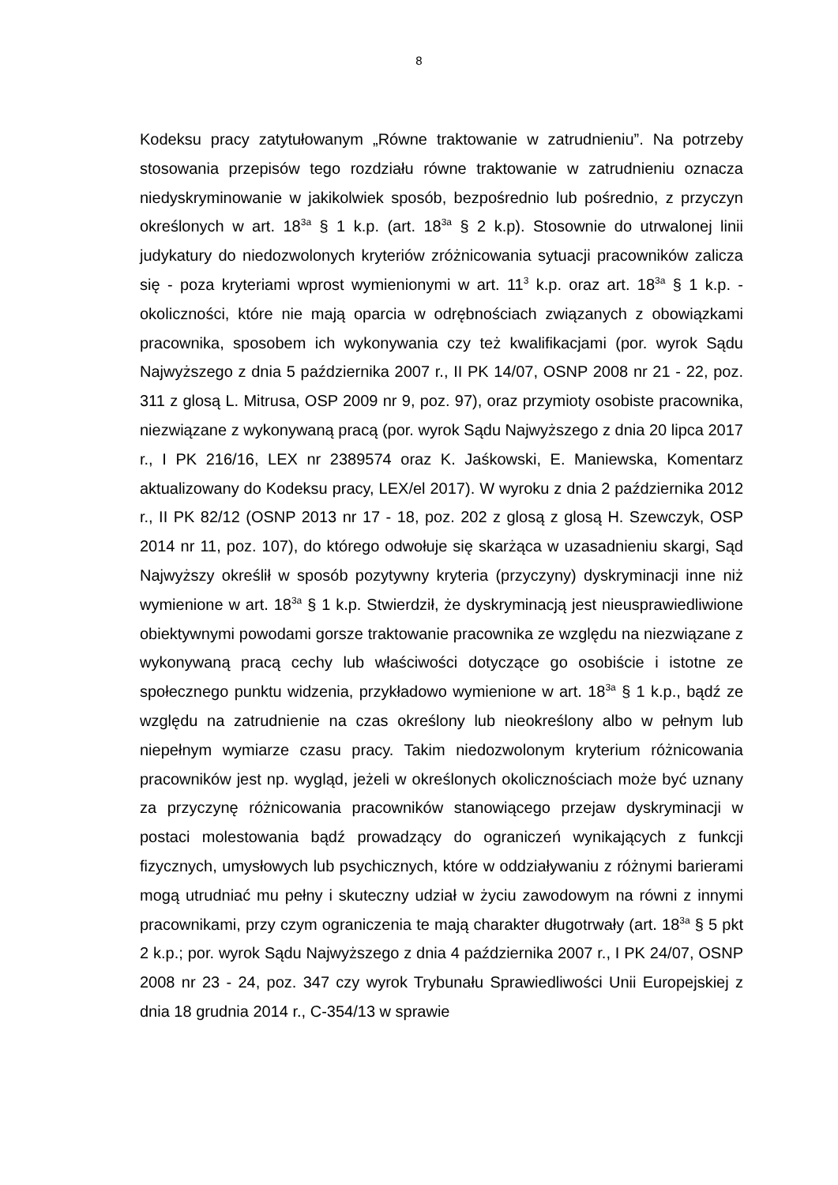8
Kodeksu pracy zatytułowanym „Równe traktowanie w zatrudnieniu”. Na potrzeby stosowania przepisów tego rozdziału równe traktowanie w zatrudnieniu oznacza niedyskryminowanie w jakikolwiek sposób, bezpośrednio lub pośrednio, z przyczyn określonych w art. 18<sup>3a</sup> § 1 k.p. (art. 18<sup>3a</sup> § 2 k.p). Stosownie do utrwalonej linii judykatury do niedozwolonych kryteriów zróżnicowania sytuacji pracowników zalicza się - poza kryteriami wprost wymienionymi w art. 11<sup>3</sup> k.p. oraz art. 18<sup>3a</sup> § 1 k.p. - okoliczności, które nie mają oparcia w odrębnościach związanych z obowiązkami pracownika, sposobem ich wykonywania czy też kwalifikacjami (por. wyrok Sądu Najwyższego z dnia 5 października 2007 r., II PK 14/07, OSNP 2008 nr 21 - 22, poz. 311 z glosą L. Mitrusa, OSP 2009 nr 9, poz. 97), oraz przymioty osobiste pracownika, niezwiązane z wykonywaną pracą (por. wyrok Sądu Najwyższego z dnia 20 lipca 2017 r., I PK 216/16, LEX nr 2389574 oraz K. Jaśkowski, E. Maniewska, Komentarz aktualizowany do Kodeksu pracy, LEX/el 2017). W wyroku z dnia 2 października 2012 r., II PK 82/12 (OSNP 2013 nr 17 - 18, poz. 202 z glosą z glosą H. Szewczyk, OSP 2014 nr 11, poz. 107), do którego odwołuje się skarżąca w uzasadnieniu skargi, Sąd Najwyższy określił w sposób pozytywny kryteria (przyczyny) dyskryminacji inne niż wymienione w art. 18<sup>3a</sup> § 1 k.p. Stwierdził, że dyskryminacją jest nieusprawiedliwione obiektywnymi powodami gorsze traktowanie pracownika ze względu na niezwiązane z wykonywaną pracą cechy lub właściwości dotyczące go osobiście i istotne ze społecznego punktu widzenia, przykładowo wymienione w art. 18<sup>3a</sup> § 1 k.p., bądź ze względu na zatrudnienie na czas określony lub nieokreślony albo w pełnym lub niepełnym wymiarze czasu pracy. Takim niedozwolonym kryterium różnicowania pracowników jest np. wygląd, jeżeli w określonych okolicznościach może być uznany za przyczynę różnicowania pracowników stanowiącego przejaw dyskryminacji w postaci molestowania bądź prowadzący do ograniczeń wynikających z funkcji fizycznych, umysłowych lub psychicznych, które w oddziaływaniu z różnymi barierami mogą utrudniać mu pełny i skuteczny udział w życiu zawodowym na równi z innymi pracownikami, przy czym ograniczenia te mają charakter długotrwały (art. 18<sup>3a</sup> § 5 pkt 2 k.p.; por. wyrok Sądu Najwyższego z dnia 4 października 2007 r., I PK 24/07, OSNP 2008 nr 23 - 24, poz. 347 czy wyrok Trybunału Sprawiedliwości Unii Europejskiej z dnia 18 grudnia 2014 r., C-354/13 w sprawie